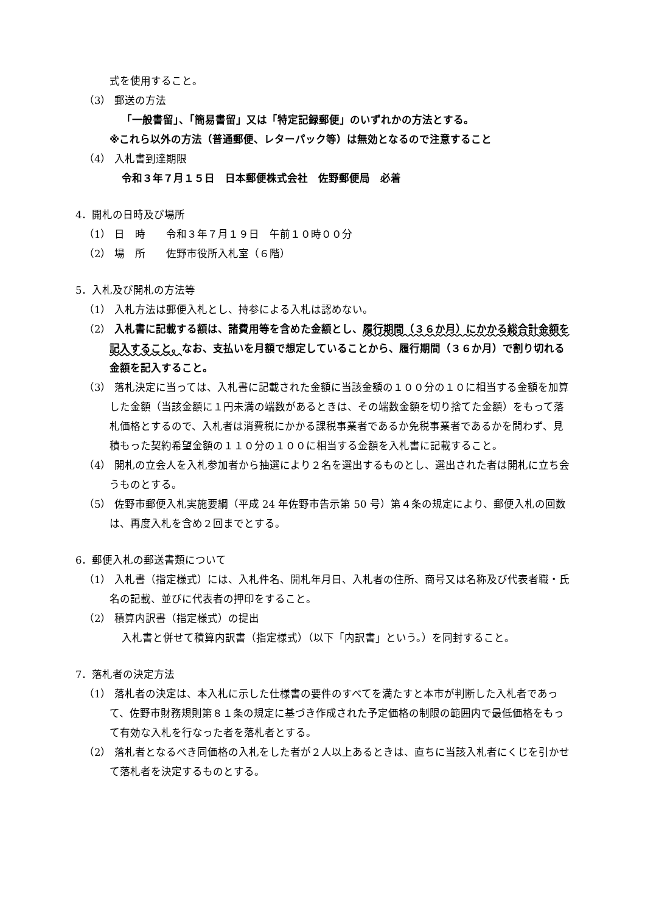式を使用すること。
（3） 郵送の方法
「一般書留」、「簡易書留」又は「特定記録郵便」のいずれかの方法とする。
※これら以外の方法（普通郵便、レターパック等）は無効となるので注意すること
（4） 入札書到達期限
令和３年７月１５日　日本郵便株式会社　佐野郵便局　必着
4．開札の日時及び場所
（1） 日　時　　令和３年７月１９日　午前１０時００分
（2） 場　所　　佐野市役所入札室（６階）
5．入札及び開札の方法等
（1） 入札方法は郵便入札とし、持参による入札は認めない。
（2） 入札書に記載する額は、諸費用等を含めた金額とし、履行期間（３６か月）にかかる総合計金額を記入すること。なお、支払いを月額で想定していることから、履行期間（３６か月）で割り切れる金額を記入すること。
（3） 落札決定に当っては、入札書に記載された金額に当該金額の１００分の１０に相当する金額を加算した金額（当該金額に１円未満の端数があるときは、その端数金額を切り捨てた金額）をもって落札価格とするので、入札者は消費税にかかる課税事業者であるか免税事業者であるかを問わず、見積もった契約希望金額の１１０分の１００に相当する金額を入札書に記載すること。
（4） 開札の立会人を入札参加者から抽選により２名を選出するものとし、選出された者は開札に立ち会うものとする。
（5） 佐野市郵便入札実施要綱（平成 24 年佐野市告示第 50 号）第４条の規定により、郵便入札の回数は、再度入札を含め２回までとする。
6．郵便入札の郵送書類について
（1） 入札書（指定様式）には、入札件名、開札年月日、入札者の住所、商号又は名称及び代表者職・氏名の記載、並びに代表者の押印をすること。
（2） 積算内訳書（指定様式）の提出
入札書と併せて積算内訳書（指定様式）（以下「内訳書」という。）を同封すること。
7．落札者の決定方法
（1） 落札者の決定は、本入札に示した仕様書の要件のすべてを満たすと本市が判断した入札者であって、佐野市財務規則第８１条の規定に基づき作成された予定価格の制限の範囲内で最低価格をもって有効な入札を行なった者を落札者とする。
（2） 落札者となるべき同価格の入札をした者が２人以上あるときは、直ちに当該入札者にくじを引かせて落札者を決定するものとする。